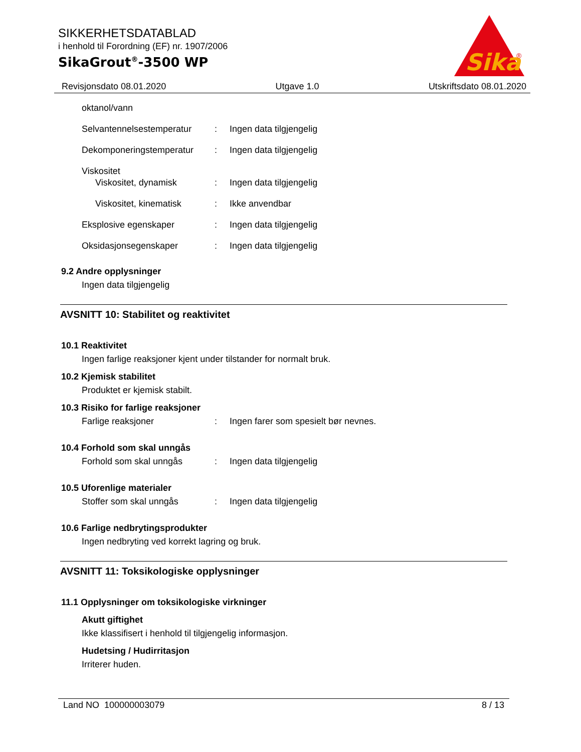SIKKERHETSDATABLAD
i henhold til Forordning (EF) nr. 1907/2006
SikaGrout<sup>®</sup>-3500 WP
Sika
®
Revisjonsdato 08.01.2020 Utgave 1.0 Utskriftsdato 08.01.2020
oktanol/vann
Selvantennelsestemperatur: Ingen data tilgjengelig
Dekomponeringstemperatur: Ingen data tilgjengelig
Viskositet
Viskositet, dynamisk: Ingen data tilgjengelig
Viskositet, kinematisk: Ikke anvendbar
Eksplosive egenskaper: Ingen data tilgjengelig
Oksidasjonsegenskaper: Ingen data tilgjengelig
9.2 Andre opplysninger
Ingen data tilgjengelig
AVSNITT 10: Stabilitet og reaktivitet
10.1 Reaktivitet
Ingen farlige reaksjoner kjent under tilstander for normalt bruk.
10.2 Kjemisk stabilitet
Produktet er kjemisk stabilt.
10.3 Risiko for farlige reaksjoner
Farlige reaksjoner: Ingen farer som spesielt bør nevnes.
10.4 Forhold som skal unngås
Forhold som skal unngås: Ingen data tilgjengelig
10.5 Uforenlige materialer
Stoffer som skal unngås: Ingen data tilgjengelig
10.6 Farlige nedbrytingsprodukter
Ingen nedbryting ved korrekt lagring og bruk.
AVSNITT 11: Toksikologiske opplysninger
11.1 Opplysninger om toksikologiske virkninger
Akutt giftighet
Ikke klassifisert i henhold til tilgjengelig informasjon.
Hudetsing / Hudirritasjon
Irriterer huden.
Land NO 100000003079 8 / 13